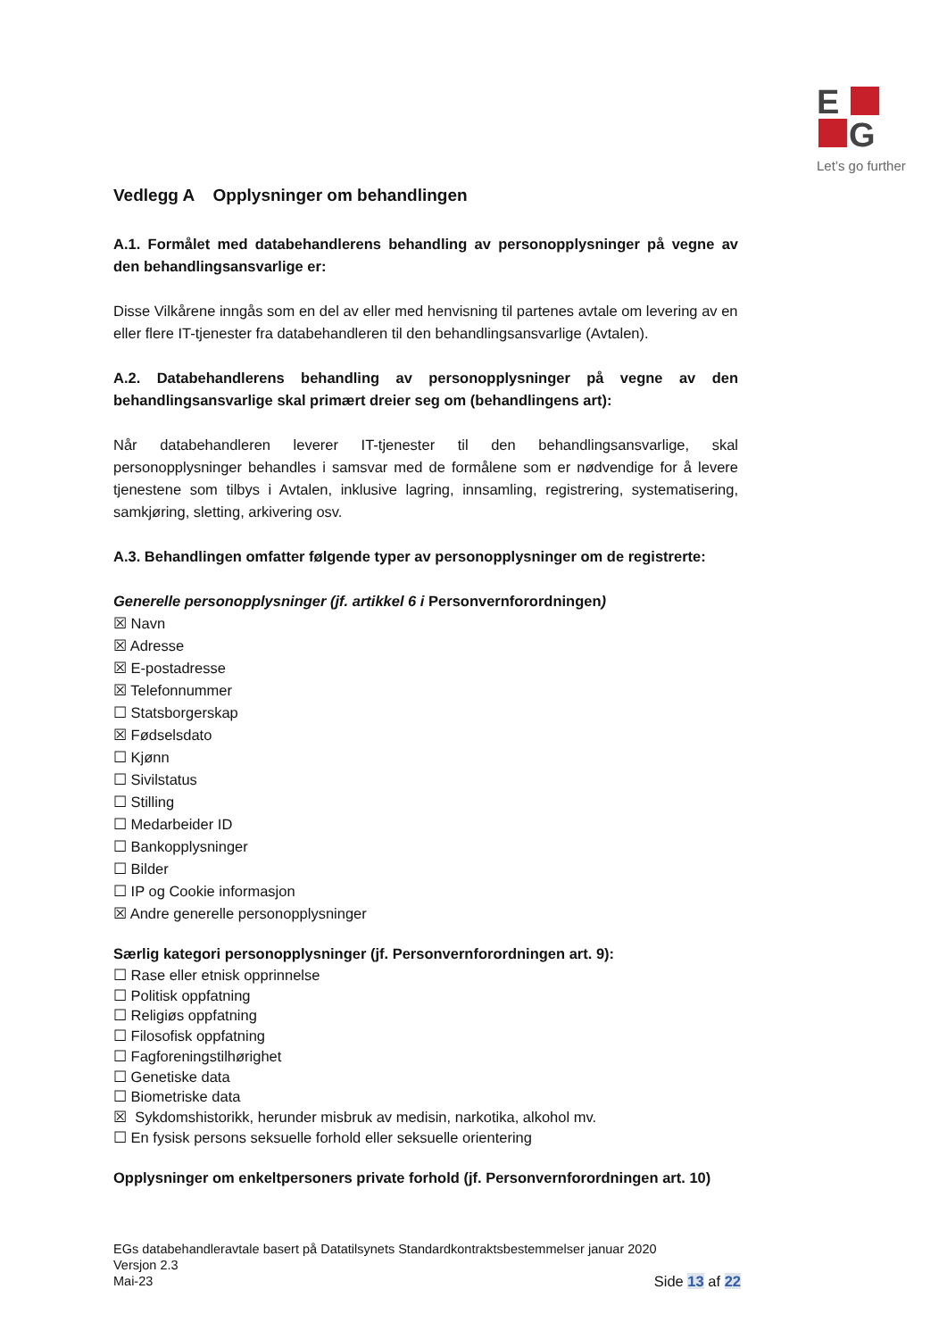E
G
Let’s go further
Vedlegg A Opplysninger om behandlingen
A.1. Formålet med databehandlerens behandling av personopplysninger på vegne av den behandlingsansvarlige er:
Disse Vilkårene inngås som en del av eller med henvisning til partenes avtale om levering av en eller flere IT-tjenester fra databehandleren til den behandlingsansvarlige (Avtalen).
A.2. Databehandlerens behandling av personopplysninger på vegne av den behandlingsansvarlige skal primært dreier seg om (behandlingens art):
Når databehandleren leverer IT-tjenester til den behandlingsansvarlige, skal personopplysninger behandles i samsvar med de formålene som er nødvendige for å levere tjenestene som tilbys i Avtalen, inklusive lagring, innsamling, registrering, systematisering, samkjøring, sletting, arkivering osv.
A.3. Behandlingen omfatter følgende typer av personopplysninger om de registrerte:
Generelle personopplysninger (jf. artikkel 6 i Personvernforordningen)
☒ Navn
☒ Adresse
☒ E-postadresse
☒ Telefonnummer
☐ Statsborgerskap
☒ Fødselsdato
☐ Kjønn
☐ Sivilstatus
☐ Stilling
☐ Medarbeider ID
☐ Bankopplysninger
☐ Bilder
☐ IP og Cookie informasjon
☒ Andre generelle personopplysninger
Særlig kategori personopplysninger (jf. Personvernforordningen art. 9):
☐ Rase eller etnisk opprinnelse
☐ Politisk oppfatning
☐ Religiøs oppfatning
☐ Filosofisk oppfatning
☐ Fagforeningstilhørighet
☐ Genetiske data
☐ Biometriske data
☒ Sykdomshistorikk, herunder misbruk av medisin, narkotika, alkohol mv.
☐ En fysisk persons seksuelle forhold eller seksuelle orientering
Opplysninger om enkeltpersoners private forhold (jf. Personvernforordningen art. 10)
EGs databehandleravtale basert på Datatilsynets Standardkontraktsbestemmelser januar 2020
Versjon 2.3
Mai-23 Side 13 af 22